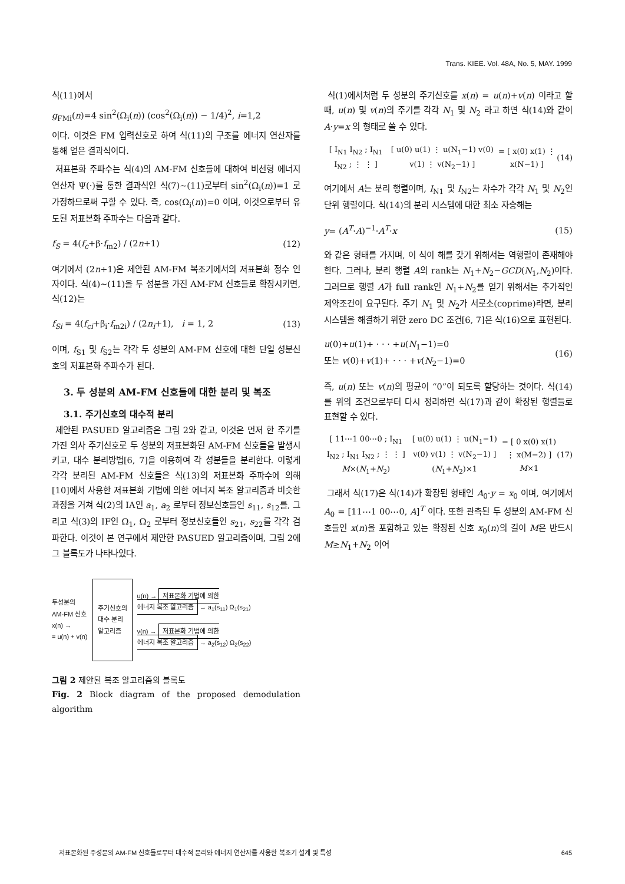Trans. KIEE. Vol. 48A, No. 5, MAY. 1999
식(11)에서
g<sub>FMi</sub>(n)=4 sin<sup>2</sup>(Ω<sub>i</sub>(n)) (cos<sup>2</sup>(Ω<sub>i</sub>(n)) − 1/4)<sup>2</sup>, i=1,2
이다. 이것은 FM 입력신호로 하여 식(11)의 구조를 에너지 연산자를 통해 얻은 결과식이다.
저표본화 주파수는 식(4)의 AM-FM 신호들에 대하여 비선형 에너지 연산자 Ψ(·)를 통한 결과식인 식(7)~(11)로부터 sin<sup>2</sup>(Ω<sub>i</sub>(n))=1 로 가정하므로써 구할 수 있다. 즉, cos(Ω<sub>i</sub>(n))=0 이며, 이것으로부터 유도된 저표본화 주파수는 다음과 같다.
f<sub>S</sub> = 4(f<sub>c</sub>+β·f<sub>m2</sub>) / (2n+1) (12)
여기에서 (2n+1)은 제안된 AM-FM 복조기에서의 저표본화 정수 인자이다. 식(4)~(11)을 두 성분을 가진 AM-FM 신호들로 확장시키면, 식(12)는
f<sub>Si</sub> = 4(f<sub>ci</sub>+β<sub>i</sub>·f<sub>m2i</sub>) / (2n<sub>i</sub>+1), i = 1, 2 (13)
이며, f<sub>S1</sub> 및 f<sub>S2</sub>는 각각 두 성분의 AM-FM 신호에 대한 단일 성분신호의 저표본화 주파수가 된다.
3. 두 성분의 AM-FM 신호들에 대한 분리 및 복조
3.1. 주기신호의 대수적 분리
제안된 PASUED 알고리즘은 그림 2와 같고, 이것은 먼저 한 주기를 가진 의사 주기신호로 두 성분의 저표본화된 AM-FM 신호들을 발생시키고, 대수 분리방법[6, 7]을 이용하여 각 성분들을 분리한다. 이렇게 각각 분리된 AM-FM 신호들은 식(13)의 저표본화 주파수에 의해 [10]에서 사용한 저표본화 기법에 의한 에너지 복조 알고리즘과 비슷한 과정을 거쳐 식(2)의 IA인 a<sub>1</sub>, a<sub>2</sub> 로부터 정보신호들인 s<sub>11</sub>, s<sub>12</sub>를, 그리고 식(3)의 IF인 Ω<sub>1</sub>, Ω<sub>2</sub> 로부터 정보신호들인 s<sub>21</sub>, s<sub>22</sub>를 각각 검파한다. 이것이 본 연구에서 제안한 PASUED 알고리즘이며, 그림 2에 그 블록도가 나타나있다.
두성분의
AM-FM 신호
x(n) →
= u(n) + v(n)
주기신호의
대수 분리
알고리즘
u(n) → 저표본화 기법에 의한
에너지 복조 알고리즘 → a<sub>1</sub>(s<sub>11</sub>) Ω<sub>1</sub>(s<sub>21</sub>)
v(n) → 저표본화 기법에 의한
에너지 복조 알고리즘 → a<sub>2</sub>(s<sub>12</sub>) Ω<sub>2</sub>(s<sub>22</sub>)
그림 2 제안된 복조 알고리즘의 블록도
Fig. 2 Block diagram of the proposed demodulation algorithm
식(1)에서처럼 두 성분의 주기신호를 x(n) = u(n)+v(n) 이라고 할 때, u(n) 및 v(n)의 주기를 각각 N<sub>1</sub> 및 N<sub>2</sub> 라고 하면 식(14)와 같이 A·y=x 의 형태로 쓸 수 있다.
[ I<sub>N1</sub> I<sub>N2</sub> ; I<sub>N1</sub> I<sub>N2</sub> ; ⋮ ⋮ ] [ u(0) u(1) ⋮ u(N<sub>1</sub>−1) v(0) v(1) ⋮ v(N<sub>2</sub>−1) ] = [ x(0) x(1) ⋮ x(N−1) ] (14)
여기에서 A는 분리 행렬이며, I<sub>N1</sub> 및 I<sub>N2</sub>는 차수가 각각 N<sub>1</sub> 및 N<sub>2</sub>인 단위 행렬이다. 식(14)의 분리 시스템에 대한 최소 자승해는
y= (A<sup>T</sup>·A)<sup>−1</sup>·A<sup>T</sup>·x (15)
와 같은 형태를 가지며, 이 식이 해를 갖기 위해서는 역행렬이 존재해야 한다. 그러나, 분리 행렬 A의 rank는 N<sub>1</sub>+N<sub>2</sub>−GCD(N<sub>1</sub>,N<sub>2</sub>)이다. 그러므로 행렬 A가 full rank인 N<sub>1</sub>+N<sub>2</sub>를 얻기 위해서는 추가적인 제약조건이 요구된다. 주기 N<sub>1</sub> 및 N<sub>2</sub>가 서로소(coprime)라면, 분리 시스템을 해결하기 위한 zero DC 조건[6, 7]은 식(16)으로 표현된다.
u(0)+u(1)+ · · · +u(N<sub>1</sub>−1)=0
또는 v(0)+v(1)+ · · · +v(N<sub>2</sub>−1)=0 (16)
즉, u(n) 또는 v(n)의 평균이 “0”이 되도록 할당하는 것이다. 식(14)를 위의 조건으로부터 다시 정리하면 식(17)과 같이 확장된 행렬들로 표현할 수 있다.
[ 11⋯1 00⋯0 ; I<sub>N1</sub> I<sub>N2</sub> ; I<sub>N1</sub> I<sub>N2</sub> ; ⋮ ⋮ ]
M×(N<sub>1</sub>+N<sub>2</sub>) [ u(0) u(1) ⋮ u(N<sub>1</sub>−1) v(0) v(1) ⋮ v(N<sub>2</sub>−1) ]
(N<sub>1</sub>+N<sub>2</sub>)×1 = [ 0 x(0) x(1) ⋮ x(M−2) ]
M×1 (17)
그래서 식(17)은 식(14)가 확장된 형태인 A<sub>0</sub>·y = x<sub>0</sub> 이며, 여기에서 A<sub>0</sub> = [11⋯1 00⋯0, A]<sup>T</sup> 이다. 또한 관측된 두 성분의 AM-FM 신호들인 x(n)을 포함하고 있는 확장된 신호 x<sub>0</sub>(n)의 길이 M은 반드시 M≥N<sub>1</sub>+N<sub>2</sub> 이어
저표본화된 주성분의 AM-FM 신호들로부터 대수적 분리와 에너지 연산자를 사용한 복조기 설계 및 특성 645